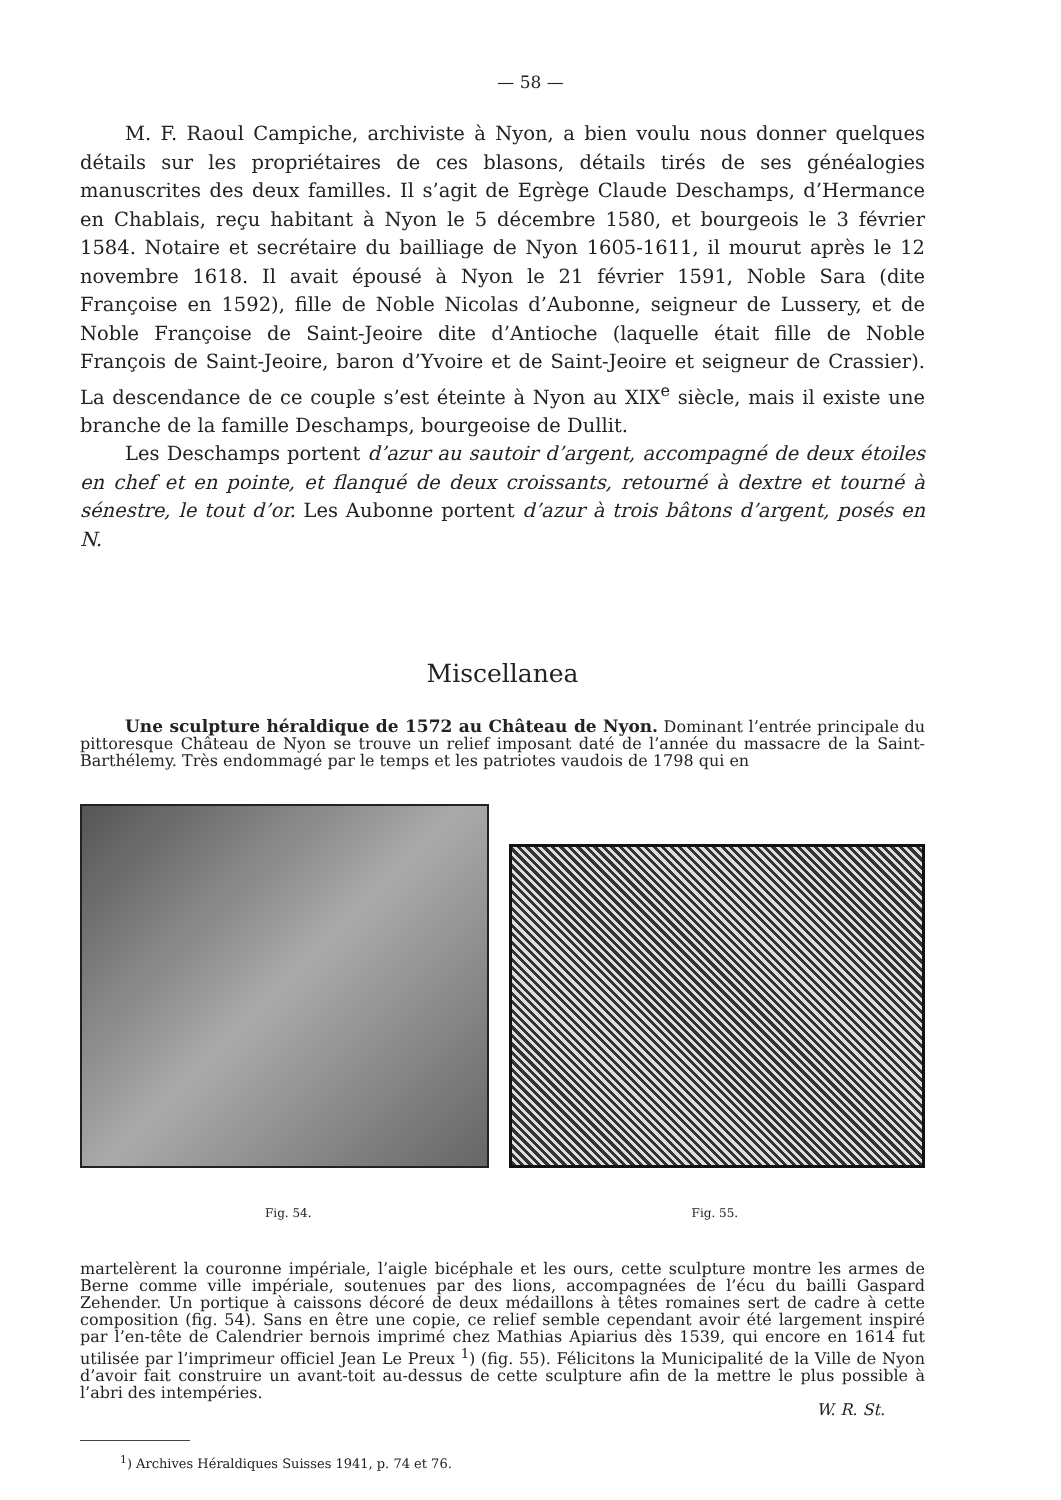— 58 —
M. F. Raoul Campiche, archiviste à Nyon, a bien voulu nous donner quelques détails sur les propriétaires de ces blasons, détails tirés de ses généalogies manuscrites des deux familles. Il s’agit de Egrège Claude Deschamps, d’Hermance en Chablais, reçu habitant à Nyon le 5 décembre 1580, et bourgeois le 3 février 1584. Notaire et secrétaire du bailliage de Nyon 1605-1611, il mourut après le 12 novembre 1618. Il avait épousé à Nyon le 21 février 1591, Noble Sara (dite Françoise en 1592), fille de Noble Nicolas d’Aubonne, seigneur de Lussery, et de Noble Françoise de Saint-Jeoire dite d’Antioche (laquelle était fille de Noble François de Saint-Jeoire, baron d’Yvoire et de Saint-Jeoire et seigneur de Crassier). La descendance de ce couple s’est éteinte à Nyon au XIX<sup>e</sup> siècle, mais il existe une branche de la famille Deschamps, bourgeoise de Dullit.
Les Deschamps portent d’azur au sautoir d’argent, accompagné de deux étoiles en chef et en pointe, et flanqué de deux croissants, retourné à dextre et tourné à sénestre, le tout d’or. Les Aubonne portent d’azur à trois bâtons d’argent, posés en N.
Miscellanea
Une sculpture héraldique de 1572 au Château de Nyon. Dominant l’entrée principale du pittoresque Château de Nyon se trouve un relief imposant daté de l’année du massacre de la Saint-Barthélemy. Très endommagé par le temps et les patriotes vaudois de 1798 qui en
Fig. 54. Fig. 55.
martelèrent la couronne impériale, l’aigle bicéphale et les ours, cette sculpture montre les armes de Berne comme ville impériale, soutenues par des lions, accompagnées de l’écu du bailli Gaspard Zehender. Un portique à caissons décoré de deux médaillons à têtes romaines sert de cadre à cette composition (fig. 54). Sans en être une copie, ce relief semble cependant avoir été largement inspiré par l’en-tête de Calendrier bernois imprimé chez Mathias Apiarius dès 1539, qui encore en 1614 fut utilisée par l’imprimeur officiel Jean Le Preux <sup>1</sup>) (fig. 55). Félicitons la Municipalité de la Ville de Nyon d’avoir fait construire un avant-toit au-dessus de cette sculpture afin de la mettre le plus possible à l’abri des intempéries.
W. R. St.
<sup>1</sup>) Archives Héraldiques Suisses 1941, p. 74 et 76.